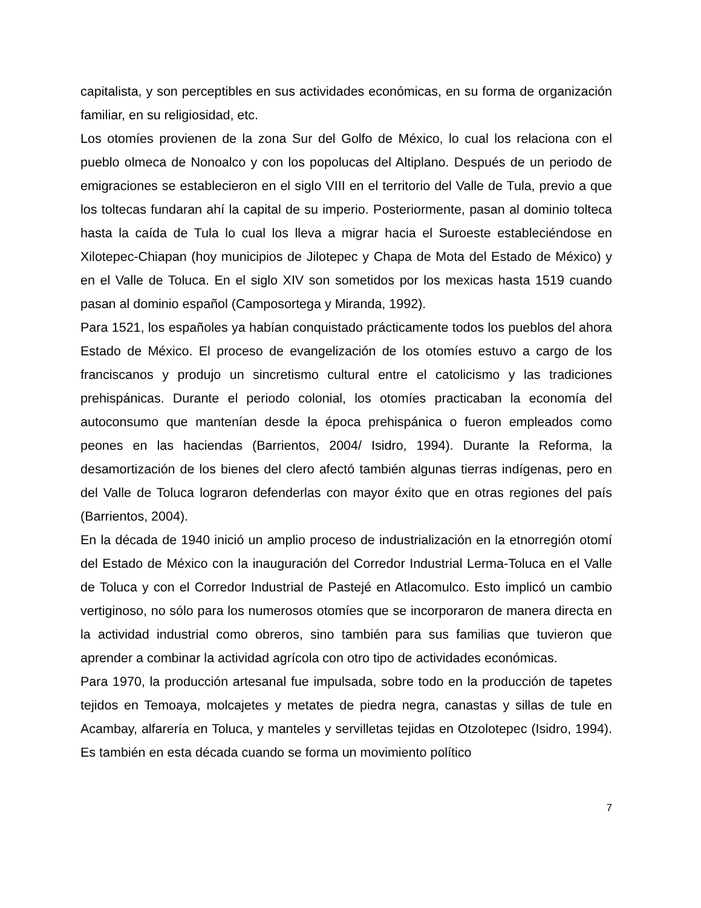capitalista, y son perceptibles en sus actividades económicas, en su forma de organización familiar, en su religiosidad, etc.
Los otomíes provienen de la zona Sur del Golfo de México, lo cual los relaciona con el pueblo olmeca de Nonoalco y con los popolucas del Altiplano. Después de un periodo de emigraciones se establecieron en el siglo VIII en el territorio del Valle de Tula, previo a que los toltecas fundaran ahí la capital de su imperio. Posteriormente, pasan al dominio tolteca hasta la caída de Tula lo cual los lleva a migrar hacia el Suroeste estableciéndose en Xilotepec-Chiapan (hoy municipios de Jilotepec y Chapa de Mota del Estado de México) y en el Valle de Toluca. En el siglo XIV son sometidos por los mexicas hasta 1519 cuando pasan al dominio español (Camposortega y Miranda, 1992).
Para 1521, los españoles ya habían conquistado prácticamente todos los pueblos del ahora Estado de México. El proceso de evangelización de los otomíes estuvo a cargo de los franciscanos y produjo un sincretismo cultural entre el catolicismo y las tradiciones prehispánicas. Durante el periodo colonial, los otomíes practicaban la economía del autoconsumo que mantenían desde la época prehispánica o fueron empleados como peones en las haciendas (Barrientos, 2004/ Isidro, 1994). Durante la Reforma, la desamortización de los bienes del clero afectó también algunas tierras indígenas, pero en del Valle de Toluca lograron defenderlas con mayor éxito que en otras regiones del país (Barrientos, 2004).
En la década de 1940 inició un amplio proceso de industrialización en la etnorregión otomí del Estado de México con la inauguración del Corredor Industrial Lerma-Toluca en el Valle de Toluca y con el Corredor Industrial de Pastejé en Atlacomulco. Esto implicó un cambio vertiginoso, no sólo para los numerosos otomíes que se incorporaron de manera directa en la actividad industrial como obreros, sino también para sus familias que tuvieron que aprender a combinar la actividad agrícola con otro tipo de actividades económicas.
Para 1970, la producción artesanal fue impulsada, sobre todo en la producción de tapetes tejidos en Temoaya, molcajetes y metates de piedra negra, canastas y sillas de tule en Acambay, alfarería en Toluca, y manteles y servilletas tejidas en Otzolotepec (Isidro, 1994). Es también en esta década cuando se forma un movimiento político
7